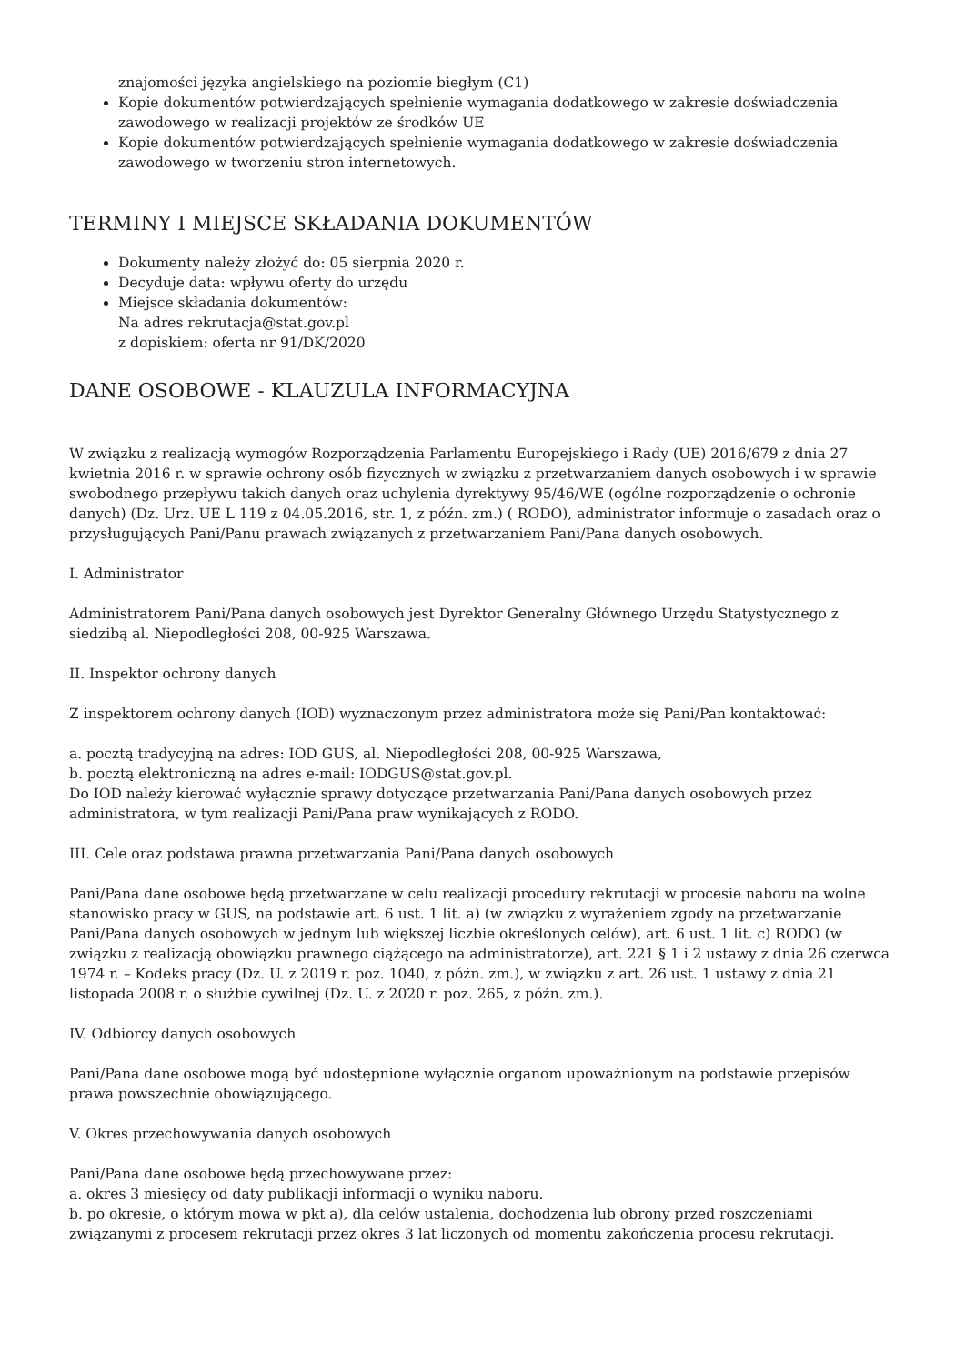znajomości języka angielskiego na poziomie biegłym (C1)
Kopie dokumentów potwierdzających spełnienie wymagania dodatkowego w zakresie doświadczenia zawodowego w realizacji projektów ze środków UE
Kopie dokumentów potwierdzających spełnienie wymagania dodatkowego w zakresie doświadczenia zawodowego w tworzeniu stron internetowych.
TERMINY I MIEJSCE SKŁADANIA DOKUMENTÓW
Dokumenty należy złożyć do: 05 sierpnia 2020 r.
Decyduje data: wpływu oferty do urzędu
Miejsce składania dokumentów:
Na adres rekrutacja@stat.gov.pl
z dopiskiem: oferta nr 91/DK/2020
DANE OSOBOWE - KLAUZULA INFORMACYJNA
W związku z realizacją wymogów Rozporządzenia Parlamentu Europejskiego i Rady (UE) 2016/679 z dnia 27 kwietnia 2016 r. w sprawie ochrony osób fizycznych w związku z przetwarzaniem danych osobowych i w sprawie swobodnego przepływu takich danych oraz uchylenia dyrektywy 95/46/WE (ogólne rozporządzenie o ochronie danych) (Dz. Urz. UE L 119 z 04.05.2016, str. 1, z późn. zm.) ( RODO), administrator informuje o zasadach oraz o przysługujących Pani/Panu prawach związanych z przetwarzaniem Pani/Pana danych osobowych.
I. Administrator
Administratorem Pani/Pana danych osobowych jest Dyrektor Generalny Głównego Urzędu Statystycznego z siedzibą al. Niepodległości 208, 00-925 Warszawa.
II. Inspektor ochrony danych
Z inspektorem ochrony danych (IOD) wyznaczonym przez administratora może się Pani/Pan kontaktować:
a. pocztą tradycyjną na adres: IOD GUS, al. Niepodległości 208, 00-925 Warszawa,
b. pocztą elektroniczną na adres e-mail: IODGUS@stat.gov.pl.
Do IOD należy kierować wyłącznie sprawy dotyczące przetwarzania Pani/Pana danych osobowych przez administratora, w tym realizacji Pani/Pana praw wynikających z RODO.
III. Cele oraz podstawa prawna przetwarzania Pani/Pana danych osobowych
Pani/Pana dane osobowe będą przetwarzane w celu realizacji procedury rekrutacji w procesie naboru na wolne stanowisko pracy w GUS, na podstawie art. 6 ust. 1 lit. a) (w związku z wyrażeniem zgody na przetwarzanie Pani/Pana danych osobowych w jednym lub większej liczbie określonych celów), art. 6 ust. 1 lit. c) RODO (w związku z realizacją obowiązku prawnego ciążącego na administratorze), art. 221 § 1 i 2 ustawy z dnia 26 czerwca 1974 r. – Kodeks pracy (Dz. U. z 2019 r. poz. 1040, z późn. zm.), w związku z art. 26 ust. 1 ustawy z dnia 21 listopada 2008 r. o służbie cywilnej (Dz. U. z 2020 r. poz. 265, z późn. zm.).
IV. Odbiorcy danych osobowych
Pani/Pana dane osobowe mogą być udostępnione wyłącznie organom upoważnionym na podstawie przepisów prawa powszechnie obowiązującego.
V. Okres przechowywania danych osobowych
Pani/Pana dane osobowe będą przechowywane przez:
a. okres 3 miesięcy od daty publikacji informacji o wyniku naboru.
b. po okresie, o którym mowa w pkt a), dla celów ustalenia, dochodzenia lub obrony przed roszczeniami związanymi z procesem rekrutacji przez okres 3 lat liczonych od momentu zakończenia procesu rekrutacji.